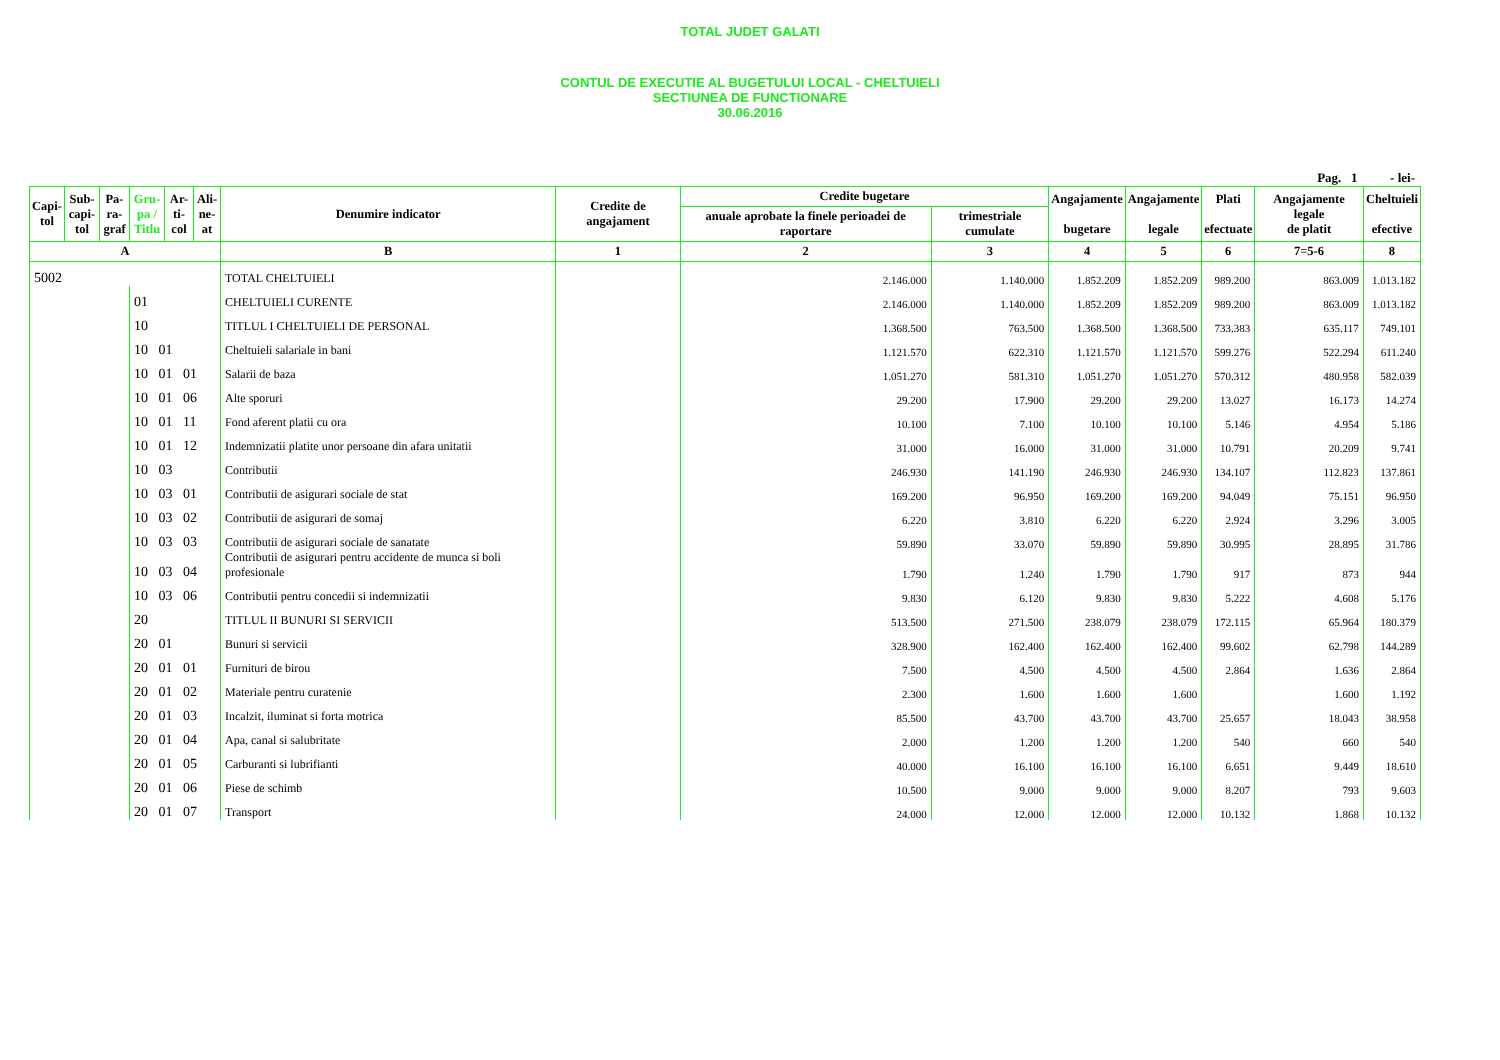TOTAL JUDET GALATI
CONTUL DE EXECUTIE AL BUGETULUI LOCAL - CHELTUIELI
SECTIUNEA DE FUNCTIONARE
30.06.2016
Pag. 1 - lei-
| Capi- tol | Sub- capi- tol | Pa- ra- graf | Gru- pa / Titlu | Ar- ti- col | Ali- ne- at | Denumire indicator | Credite de angajament | Credite bugetare | | Angajamente bugetare | Angajamente legale | Plati efectuate | Angajamente legale de platit | Cheltuieli efective |
| --- | --- | --- | --- | --- | --- | --- | --- | --- | --- | --- | --- | --- | --- | --- |
| | | | | | | | | anuale aprobate la finele perioadei de raportare | trimestriale cumulate | | | | | |
| A | | | | | | B | 1 | 2 | 3 | 4 | 5 | 6 | 7=5-6 | 8 |
| 5002 | | | | | | TOTAL CHELTUIELI | | 2.146.000 | 1.140.000 | 1.852.209 | 1.852.209 | 989.200 | 863.009 | 1.013.182 |
| | | | 01 | | | CHELTUIELI CURENTE | | 2.146.000 | 1.140.000 | 1.852.209 | 1.852.209 | 989.200 | 863.009 | 1.013.182 |
| | | | 10 | | | TITLUL I CHELTUIELI DE PERSONAL | | 1.368.500 | 763.500 | 1.368.500 | 1.368.500 | 733.383 | 635.117 | 749.101 |
| | | | 10 01 | | | Cheltuieli salariale in bani | | 1.121.570 | 622.310 | 1.121.570 | 1.121.570 | 599.276 | 522.294 | 611.240 |
| | | | 10 01 01 | | | Salarii de baza | | 1.051.270 | 581.310 | 1.051.270 | 1.051.270 | 570.312 | 480.958 | 582.039 |
| | | | 10 01 06 | | | Alte sporuri | | 29.200 | 17.900 | 29.200 | 29.200 | 13.027 | 16.173 | 14.274 |
| | | | 10 01 11 | | | Fond aferent platii cu ora | | 10.100 | 7.100 | 10.100 | 10.100 | 5.146 | 4.954 | 5.186 |
| | | | 10 01 12 | | | Indemnizatii platite unor persoane din afara unitatii | | 31.000 | 16.000 | 31.000 | 31.000 | 10.791 | 20.209 | 9.741 |
| | | | 10 03 | | | Contributii | | 246.930 | 141.190 | 246.930 | 246.930 | 134.107 | 112.823 | 137.861 |
| | | | 10 03 01 | | | Contributii de asigurari sociale de stat | | 169.200 | 96.950 | 169.200 | 169.200 | 94.049 | 75.151 | 96.950 |
| | | | 10 03 02 | | | Contributii de asigurari de somaj | | 6.220 | 3.810 | 6.220 | 6.220 | 2.924 | 3.296 | 3.005 |
| | | | 10 03 03 | | | Contributii de asigurari sociale de sanatate | | 59.890 | 33.070 | 59.890 | 59.890 | 30.995 | 28.895 | 31.786 |
| | | | 10 03 04 | | | Contributii de asigurari pentru accidente de munca si boli profesionale | | 1.790 | 1.240 | 1.790 | 1.790 | 917 | 873 | 944 |
| | | | 10 03 06 | | | Contributii pentru concedii si indemnizatii | | 9.830 | 6.120 | 9.830 | 9.830 | 5.222 | 4.608 | 5.176 |
| | | | 20 | | | TITLUL II BUNURI SI SERVICII | | 513.500 | 271.500 | 238.079 | 238.079 | 172.115 | 65.964 | 180.379 |
| | | | 20 01 | | | Bunuri si servicii | | 328.900 | 162.400 | 162.400 | 162.400 | 99.602 | 62.798 | 144.289 |
| | | | 20 01 01 | | | Furnituri de birou | | 7.500 | 4.500 | 4.500 | 4.500 | 2.864 | 1.636 | 2.864 |
| | | | 20 01 02 | | | Materiale pentru curatenie | | 2.300 | 1.600 | 1.600 | 1.600 | | 1.600 | 1.192 |
| | | | 20 01 03 | | | Incalzit, iluminat si forta motrica | | 85.500 | 43.700 | 43.700 | 43.700 | 25.657 | 18.043 | 38.958 |
| | | | 20 01 04 | | | Apa, canal si salubritate | | 2.000 | 1.200 | 1.200 | 1.200 | 540 | 660 | 540 |
| | | | 20 01 05 | | | Carburanti si lubrifianti | | 40.000 | 16.100 | 16.100 | 16.100 | 6.651 | 9.449 | 18.610 |
| | | | 20 01 06 | | | Piese de schimb | | 10.500 | 9.000 | 9.000 | 9.000 | 8.207 | 793 | 9.603 |
| | | | 20 01 07 | | | Transport | | 24.000 | 12.000 | 12.000 | 12.000 | 10.132 | 1.868 | 10.132 |